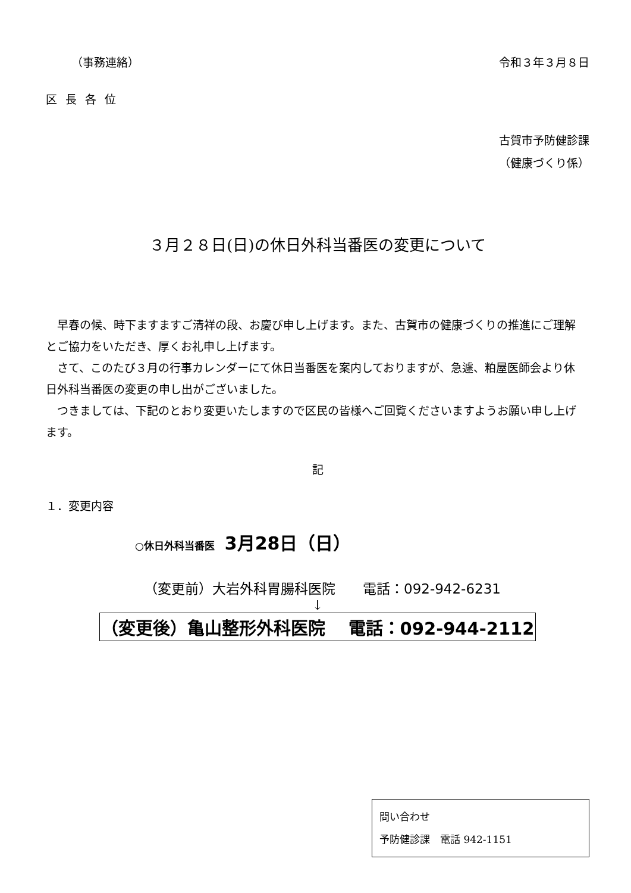（事務連絡） 令和３年３月８日
区長各位
古賀市予防健診課
（健康づくり係）
３月２８日(日)の休日外科当番医の変更について
早春の候、時下ますますご清祥の段、お慶び申し上げます。また、古賀市の健康づくりの推進にご理解とご協力をいただき、厚くお礼申し上げます。
さて、このたび３月の行事カレンダーにて休日当番医を案内しておりますが、急遽、粕屋医師会より休日外科当番医の変更の申し出がございました。
つきましては、下記のとおり変更いたしますので区民の皆様へご回覧くださいますようお願い申し上げます。
記
１．変更内容
○休日外科当番医　3月28日（日）
（変更前）大岩外科胃腸科医院　　電話：092-942-6231
↓
（変更後）亀山整形外科医院　 電話：092-944-2112
問い合わせ
予防健診課　電話 942-1151